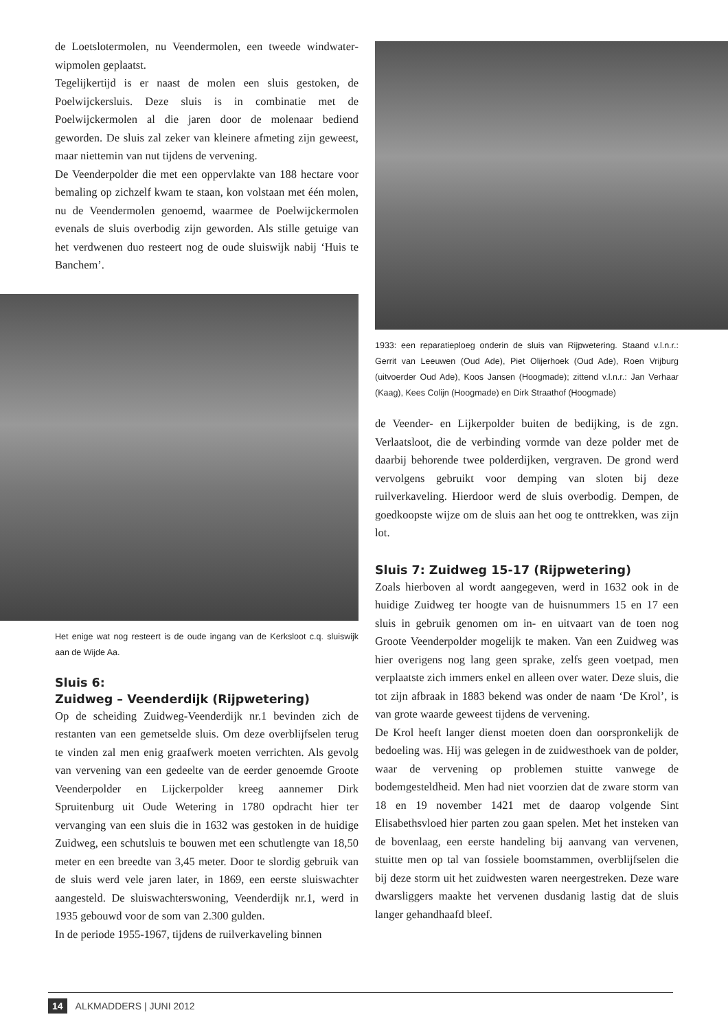de Loetslotermolen, nu Veendermolen, een tweede windwater­wipmolen geplaatst.
Tegelijkertijd is er naast de molen een sluis gestoken, de Poelwijckersluis. Deze sluis is in combinatie met de Poelwijckermolen al die jaren door de molenaar bediend geworden. De sluis zal zeker van kleinere afmeting zijn geweest, maar niettemin van nut tijdens de vervening.
De Veenderpolder die met een oppervlakte van 188 hectare voor bemaling op zichzelf kwam te staan, kon volstaan met één molen, nu de Veendermolen genoemd, waarmee de Poelwijckermolen evenals de sluis overbodig zijn geworden. Als stille getuige van het verdwenen duo resteert nog de oude sluiswijk nabij ‘Huis te Banchem’.
Het enige wat nog resteert is de oude ingang van de Kerksloot c.q. sluiswijk aan de Wijde Aa.
Sluis 6:
Zuidweg – Veenderdijk (Rijpwetering)
Op de scheiding Zuidweg-Veenderdijk nr.1 bevinden zich de restanten van een gemetselde sluis. Om deze overblijfselen terug te vinden zal men enig graafwerk moeten verrichten. Als gevolg van vervening van een gedeelte van de eerder genoemde Groote Veenderpolder en Lijckerpolder kreeg aannemer Dirk Spruitenburg uit Oude Wetering in 1780 opdracht hier ter vervanging van een sluis die in 1632 was gestoken in de huidige Zuidweg, een schutsluis te bouwen met een schutlengte van 18,50 meter en een breedte van 3,45 meter. Door te slordig gebruik van de sluis werd vele jaren later, in 1869, een eerste sluiswachter aangesteld. De sluiswachterswoning, Veenderdijk nr.1, werd in 1935 gebouwd voor de som van 2.300 gulden.
In de periode 1955-1967, tijdens de ruilverkaveling binnen
1933: een reparatieploeg onderin de sluis van Rijpwetering. Staand v.l.n.r.: Gerrit van Leeuwen (Oud Ade), Piet Olijerhoek (Oud Ade), Roen Vrijburg (uitvoerder Oud Ade), Koos Jansen (Hoogmade); zittend v.l.n.r.: Jan Verhaar (Kaag), Kees Colijn (Hoogmade) en Dirk Straathof (Hoogmade)
de Veender- en Lijkerpolder buiten de bedijking, is de zgn. Verlaatsloot, die de verbinding vormde van deze polder met de daarbij behorende twee polderdijken, vergraven. De grond werd vervolgens gebruikt voor demping van sloten bij deze ruilverkaveling. Hierdoor werd de sluis overbodig. Dempen, de goedkoopste wijze om de sluis aan het oog te onttrekken, was zijn lot.
Sluis 7: Zuidweg 15-17 (Rijpwetering)
Zoals hierboven al wordt aangegeven, werd in 1632 ook in de huidige Zuidweg ter hoogte van de huisnummers 15 en 17 een sluis in gebruik genomen om in- en uitvaart van de toen nog Groote Veenderpolder mogelijk te maken. Van een Zuidweg was hier overigens nog lang geen sprake, zelfs geen voetpad, men verplaatste zich immers enkel en alleen over water. Deze sluis, die tot zijn afbraak in 1883 bekend was onder de naam ‘De Krol’, is van grote waarde geweest tijdens de vervening.
De Krol heeft langer dienst moeten doen dan oorspronkelijk de bedoeling was. Hij was gelegen in de zuidwesthoek van de polder, waar de vervening op problemen stuitte vanwege de bodemgesteldheid. Men had niet voorzien dat de zware storm van 18 en 19 november 1421 met de daarop volgende Sint Elisabethsvloed hier parten zou gaan spelen. Met het insteken van de bovenlaag, een eerste handeling bij aanvang van vervenen, stuitte men op tal van fossiele boomstammen, overblijfselen die bij deze storm uit het zuidwesten waren neergestreken. Deze ware dwarsliggers maakte het vervenen dusdanig lastig dat de sluis langer gehandhaafd bleef.
14 ALKMADDERS | JUNI 2012